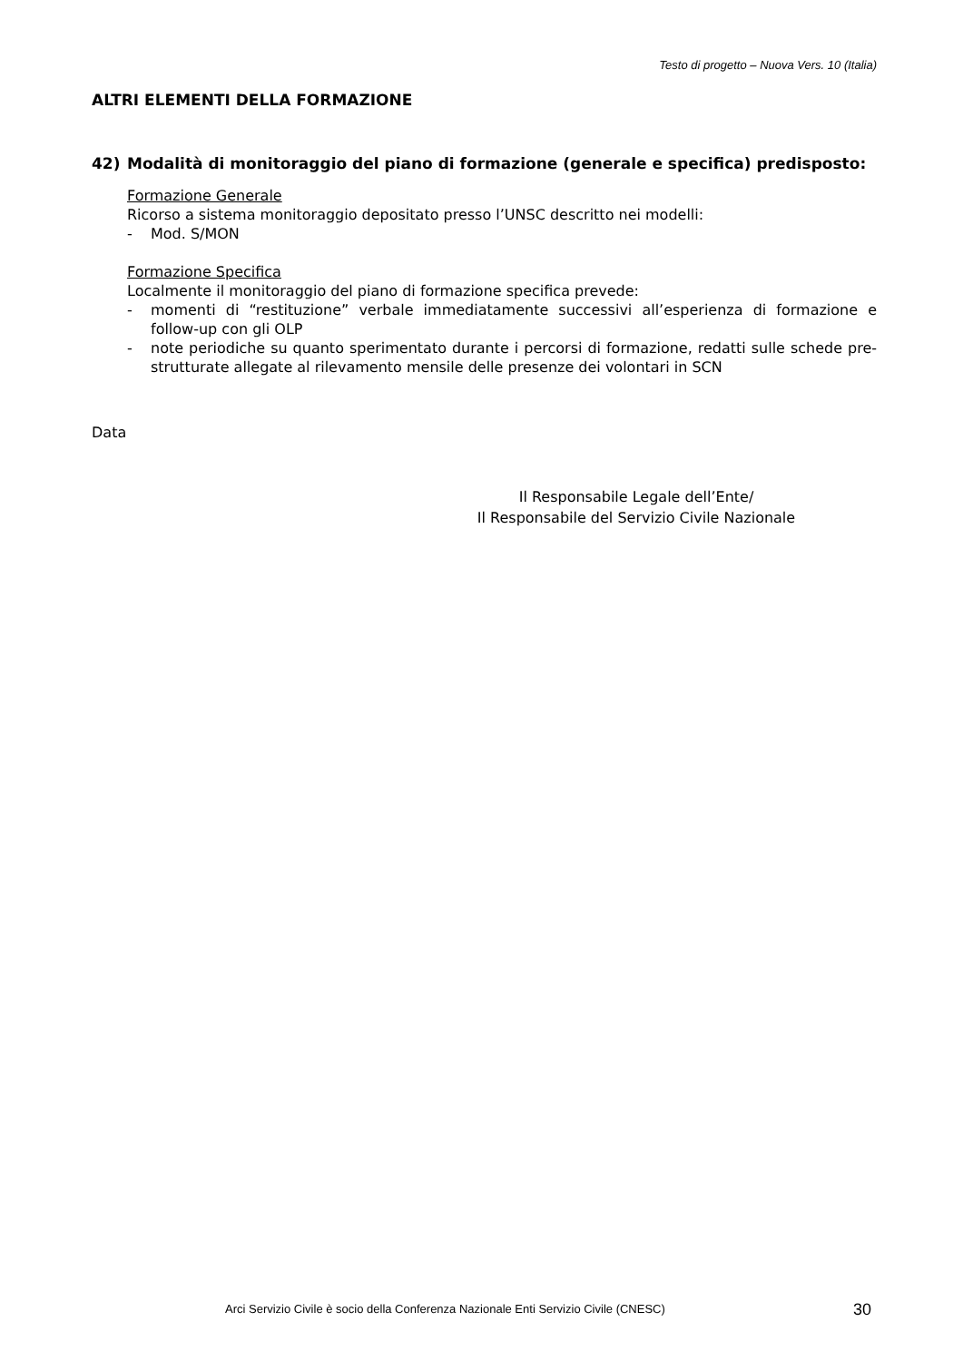Testo di progetto – Nuova Vers. 10 (Italia)
ALTRI ELEMENTI DELLA FORMAZIONE
42) Modalità di monitoraggio del piano di formazione (generale e specifica) predisposto:
Formazione Generale
Ricorso a sistema monitoraggio depositato presso l’UNSC descritto nei modelli:
- Mod. S/MON
Formazione Specifica
Localmente il monitoraggio del piano di formazione specifica prevede:
- momenti di “restituzione” verbale immediatamente successivi all’esperienza di formazione e follow-up con gli OLP
- note periodiche su quanto sperimentato durante i percorsi di formazione, redatti sulle schede pre-strutturate allegate al rilevamento mensile delle presenze dei volontari in SCN
Data
Il Responsabile Legale dell’Ente/
Il Responsabile del Servizio Civile Nazionale
Arci Servizio Civile è socio della Conferenza Nazionale Enti Servizio Civile (CNESC) 30